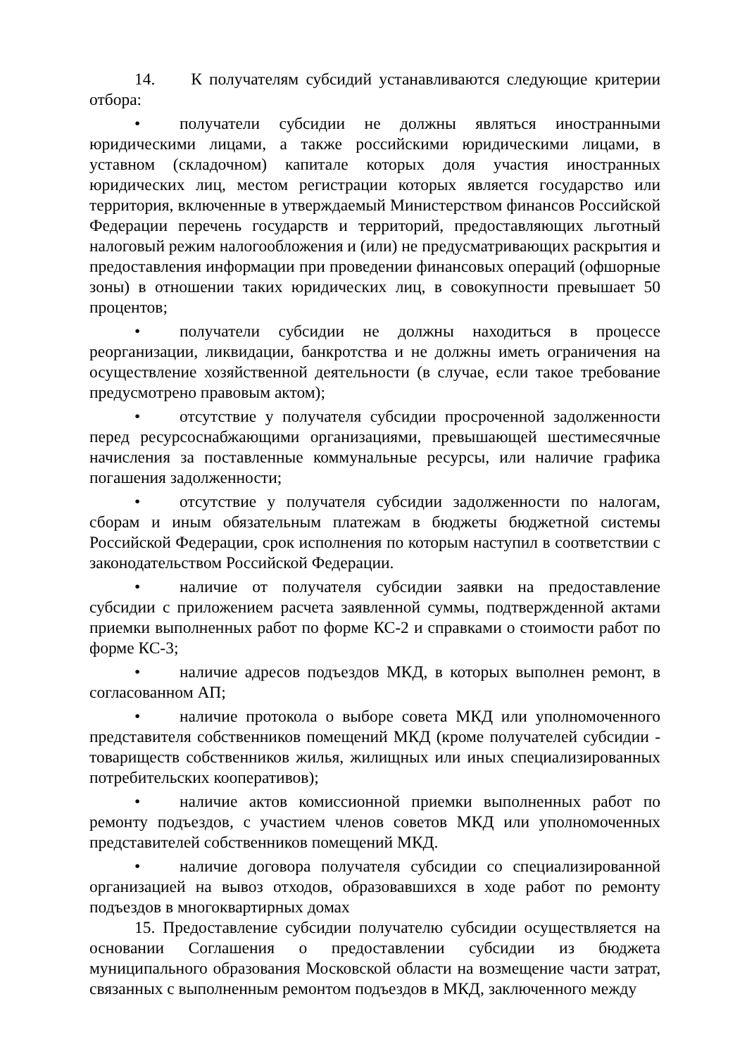14. К получателям субсидий устанавливаются следующие критерии отбора:
• получатели субсидии не должны являться иностранными юридическими лицами, а также российскими юридическими лицами, в уставном (складочном) капитале которых доля участия иностранных юридических лиц, местом регистрации которых является государство или территория, включенные в утверждаемый Министерством финансов Российской Федерации перечень государств и территорий, предоставляющих льготный налоговый режим налогообложения и (или) не предусматривающих раскрытия и предоставления информации при проведении финансовых операций (офшорные зоны) в отношении таких юридических лиц, в совокупности превышает 50 процентов;
• получатели субсидии не должны находиться в процессе реорганизации, ликвидации, банкротства и не должны иметь ограничения на осуществление хозяйственной деятельности (в случае, если такое требование предусмотрено правовым актом);
• отсутствие у получателя субсидии просроченной задолженности перед ресурсоснабжающими организациями, превышающей шестимесячные начисления за поставленные коммунальные ресурсы, или наличие графика погашения задолженности;
• отсутствие у получателя субсидии задолженности по налогам, сборам и иным обязательным платежам в бюджеты бюджетной системы Российской Федерации, срок исполнения по которым наступил в соответствии с законодательством Российской Федерации.
• наличие от получателя субсидии заявки на предоставление субсидии с приложением расчета заявленной суммы, подтвержденной актами приемки выполненных работ по форме КС-2 и справками о стоимости работ по форме КС-3;
• наличие адресов подъездов МКД, в которых выполнен ремонт, в согласованном АП;
• наличие протокола о выборе совета МКД или уполномоченного представителя собственников помещений МКД (кроме получателей субсидии - товариществ собственников жилья, жилищных или иных специализированных потребительских кооперативов);
• наличие актов комиссионной приемки выполненных работ по ремонту подъездов, с участием членов советов МКД или уполномоченных представителей собственников помещений МКД.
• наличие договора получателя субсидии со специализированной организацией на вывоз отходов, образовавшихся в ходе работ по ремонту подъездов в многоквартирных домах
15. Предоставление субсидии получателю субсидии осуществляется на основании Соглашения о предоставлении субсидии из бюджета муниципального образования Московской области на возмещение части затрат, связанных с выполненным ремонтом подъездов в МКД, заключенного между